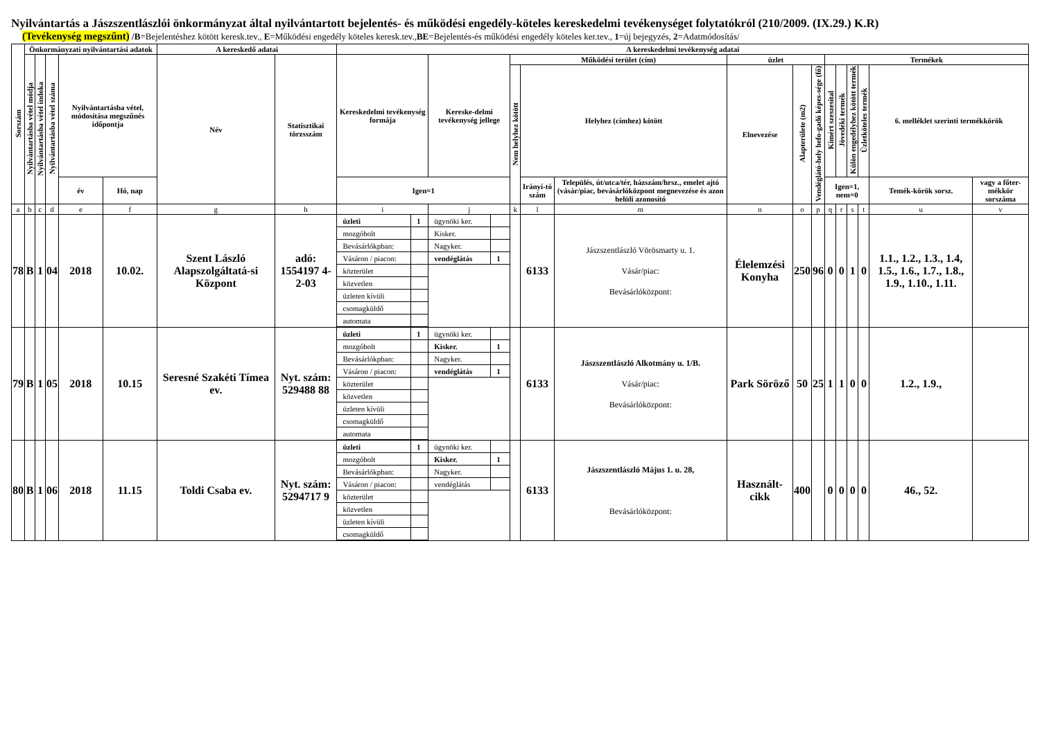Nyilvántartás a Jászszentlászlói önkormányzat által nyilvántartott bejelentés- és működési engedély-köteles kereskedelmi tevékenységet folytatókról (210/2009. (IX.29.) K.R)
(Tevékenység megszűnt) /B=Bejelentéshez kötött keresk.tev., E=Működési engedély köteles keresk.tev.,BE=Bejelentés-és működési engedély köteles ker.tev., 1=új bejegyzés, 2=Adatmódosítás/
| Sorszám | Önkormányzati nyilvántartási adatok | | | | | A kereskedő adatai | | A kereskedelmi tevékenység adatai | | | | | | | | | | | | | |
| --- | --- | --- | --- | --- | --- | --- | --- | --- | --- | --- | --- | --- | --- | --- | --- | --- | --- | --- | --- | --- | --- |
| | Nyilvántartásba vétel módja | Nyilvántartásba vétel indoka | Nyilvántartásba vétel száma | Nyilvántartásba vétel, módosítása megszűnés időpontja | | Név | Statisztikai törzsszám | Kereskedelmi tevékenység formája | Kereske-delmi tevékenység jellege | Működési terület (cím) | | | üzlet | | | Termékek | | | | | |
| | | | | | | | | | | Nem helyhez kötött | Helyhez (címhez) kötött | | Elnevezése | Alapterülete (m2) | Vendéglátó-hely befo-gadó képes-sége (fő) | Kimért szeszesital | Jövedéki termék | Külön engedélyhez kötött termék | Üzletköteles termék | 6. melléklet szerinti termékkörök | |
| | | | | év | Hó, nap | | | Igen=1 | | | Irányí-tó szám | Település, út/utca/tér, házszám/hrsz., emelet ajtó (vásár/piac, bevásárlóközpont megnevezése és azon belüli azonosító | | | | Igen=1, nem=0 | | | | Temék-körök sorsz. | vagy a főter-mékkör sorszáma |
| a | b | c | d | e | f | g | h | i | j | k | l | m | n | o | p | q | r | s | t | u | v |
| 78 | B | 1 | 04 | 2018 | 10.02. | Szent László Alapszolgáltatá-si Központ | adó: 1554197 4-2-03 | / üzleti / 1 / / mozgóbolt / / / Bevásárlókpban: / / / Vásáron / piacon: / / / közterület / / / közvetlen / / / üzleten kívüli / / / csomagküldő / / / automata / / | / ügynöki ker. / / / Kisker. / / / Nagyker. / / / vendéglátás / 1 / | | 6133 | Jászszentlászló Vörösmarty u. 1. Vásár/piac: Bevásárlóközpont: | Élelemzési Konyha | 250 | 96 | 0 | 0 | 1 | 0 | 1.1., 1.2., 1.3., 1.4, 1.5., 1.6., 1.7., 1.8., 1.9., 1.10., 1.11. | |
| 79 | B | 1 | 05 | 2018 | 10.15 | Seresné Szakéti Tímea ev. | Nyt. szám: 529488 88 | / üzleti / 1 / / mozgóbolt / / / Bevásárlókpban: / / / Vásáron / piacon: / / / közterület / / / közvetlen / / / üzleten kívüli / / / csomagküldő / / / automata / / | / ügynöki ker. / / / Kisker. / 1 / / Nagyker. / / / vendéglátás / 1 / | | 6133 | Jászszentlászló Alkotmány u. 1/B. Vásár/piac: Bevásárlóközpont: | Park Söröző | 50 | 25 | 1 | 1 | 0 | 0 | 1.2., 1.9., | |
| 80 | B | 1 | 06 | 2018 | 11.15 | Toldi Csaba ev. | Nyt. szám: 5294717 9 | / üzleti / 1 / / mozgóbolt / / / Bevásárlókpban: / / / Vásáron / piacon: / / / közterület / / / közvetlen / / / üzleten kívüli / / / csomagküldő / / | / ügynöki ker. / / / Kisker. / 1 / / Nagyker. / / / vendéglátás / / | | 6133 | Jászszentlászló Május 1. u. 28, Bevásárlóközpont: | Használt-cikk | 400 | | 0 | 0 | 0 | 0 | 46., 52. | |